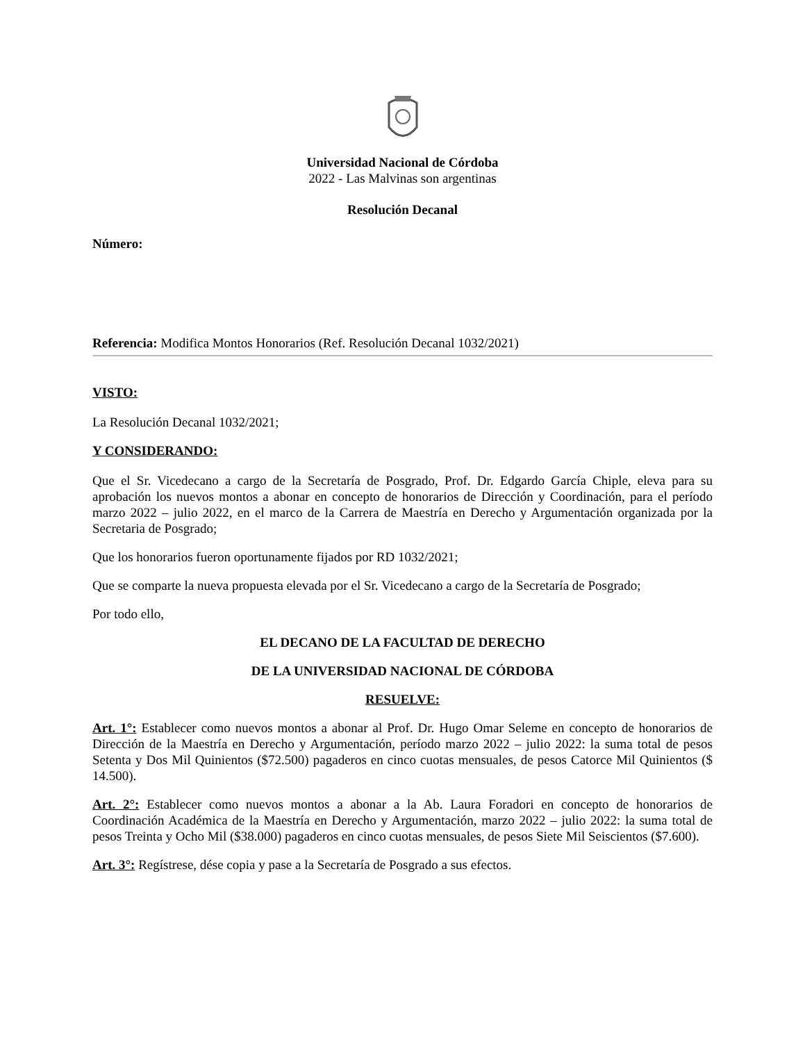Universidad Nacional de Córdoba
2022 - Las Malvinas son argentinas
Resolución Decanal
Número:
Referencia: Modifica Montos Honorarios (Ref. Resolución Decanal 1032/2021)
VISTO:
La Resolución Decanal 1032/2021;
Y CONSIDERANDO:
Que el Sr. Vicedecano a cargo de la Secretaría de Posgrado, Prof. Dr. Edgardo García Chiple, eleva para su aprobación los nuevos montos a abonar en concepto de honorarios de Dirección y Coordinación, para el período marzo 2022 – julio 2022, en el marco de la Carrera de Maestría en Derecho y Argumentación organizada por la Secretaria de Posgrado;
Que los honorarios fueron oportunamente fijados por RD 1032/2021;
Que se comparte la nueva propuesta elevada por el Sr. Vicedecano a cargo de la Secretaría de Posgrado;
Por todo ello,
EL DECANO DE LA FACULTAD DE DERECHO
DE LA UNIVERSIDAD NACIONAL DE CÓRDOBA
RESUELVE:
Art. 1°: Establecer como nuevos montos a abonar al Prof. Dr. Hugo Omar Seleme en concepto de honorarios de Dirección de la Maestría en Derecho y Argumentación, período marzo 2022 – julio 2022: la suma total de pesos Setenta y Dos Mil Quinientos ($72.500) pagaderos en cinco cuotas mensuales, de pesos Catorce Mil Quinientos ($ 14.500).
Art. 2°: Establecer como nuevos montos a abonar a la Ab. Laura Foradori en concepto de honorarios de Coordinación Académica de la Maestría en Derecho y Argumentación, marzo 2022 – julio 2022: la suma total de pesos Treinta y Ocho Mil ($38.000) pagaderos en cinco cuotas mensuales, de pesos Siete Mil Seiscientos ($7.600).
Art. 3°: Regístrese, dése copia y pase a la Secretaría de Posgrado a sus efectos.